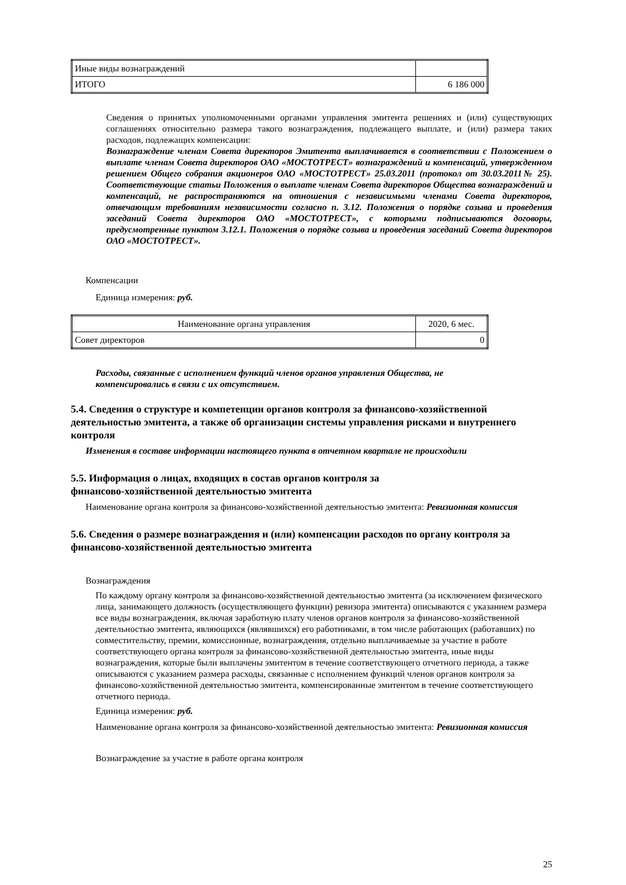| Иные виды вознаграждений | |
| ИТОГО | 6 186 000 |
Сведения о принятых уполномоченными органами управления эмитента решениях и (или) существующих соглашениях относительно размера такого вознаграждения, подлежащего выплате, и (или) размера таких расходов, подлежащих компенсации:
Вознаграждение членам Совета директоров Эмитента выплачивается в соответствии с Положением о выплате членам Совета директоров ОАО «МОСТОТРЕСТ» вознаграждений и компенсаций, утвержденном решением Общего собрания акционеров ОАО «МОСТОТРЕСТ» 25.03.2011 (протокол от 30.03.2011№ 25). Соответствующие статьи Положения о выплате членам Совета директоров Общества вознаграждений и компенсаций, не распространяются на отношения с независимыми членами Совета директоров, отвечающим требованиям независимости согласно п. 3.12. Положения о порядке созыва и проведения заседаний Совета директоров ОАО «МОСТОТРЕСТ», с которыми подписываются договоры, предусмотренные пунктом 3.12.1. Положения о порядке созыва и проведения заседаний Совета директоров ОАО «МОСТОТРЕСТ».
Компенсации
Единица измерения: руб.
| Наименование органа управления | 2020, 6 мес. |
| Совет директоров | 0 |
Расходы, связанные с исполнением функций членов органов управления Общества, не
компенсировались в связи с их отсутствием.
5.4. Сведения о структуре и компетенции органов контроля за финансово-хозяйственной деятельностью эмитента, а также об организации системы управления рисками и внутреннего контроля
Изменения в составе информации настоящего пункта в отчетном квартале не происходили
5.5. Информация о лицах, входящих в состав органов контроля за
финансово-хозяйственной деятельностью эмитента
Наименование органа контроля за финансово-хозяйственной деятельностью эмитента: Ревизионная комиссия
5.6. Сведения о размере вознаграждения и (или) компенсации расходов по органу контроля за финансово-хозяйственной деятельностью эмитента
Вознаграждения
По каждому органу контроля за финансово-хозяйственной деятельностью эмитента (за исключением физического лица, занимающего должность (осуществляющего функции) ревизора эмитента) описываются с указанием размера все виды вознаграждения, включая заработную плату членов органов контроля за финансово-хозяйственной деятельностью эмитента, являющихся (являвшихся) его работниками, в том числе работающих (работавших) по совместительству, премии, комиссионные, вознаграждения, отдельно выплачиваемые за участие в работе соответствующего органа контроля за финансово-хозяйственной деятельностью эмитента, иные виды вознаграждения, которые были выплачены эмитентом в течение соответствующего отчетного периода, а также описываются с указанием размера расходы, связанные с исполнением функций членов органов контроля за финансово-хозяйственной деятельностью эмитента, компенсированные эмитентом в течение соответствующего отчетного периода.
Единица измерения: руб.
Наименование органа контроля за финансово-хозяйственной деятельностью эмитента: Ревизионная комиссия
Вознаграждение за участие в работе органа контроля
25